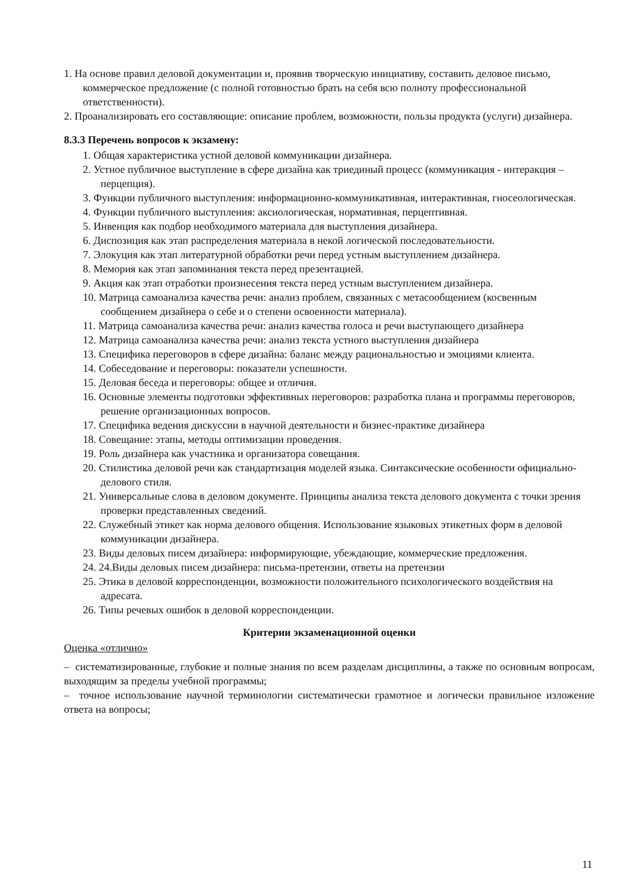1. На основе правил деловой документации и, проявив творческую инициативу, составить деловое письмо, коммерческое предложение (с полной готовностью брать на себя всю полноту профессиональной ответственности).
2. Проанализировать его составляющие: описание проблем, возможности, пользы продукта (услуги) дизайнера.
8.3.3 Перечень вопросов к экзамену:
1. Общая характеристика устной деловой коммуникации дизайнера.
2. Устное публичное выступление в сфере дизайна как триединый процесс (коммуникация - интеракция – перцепция).
3. Функции публичного выступления: информационно-коммуникативная, интерактивная, гносеологическая.
4. Функции публичного выступления: аксиологическая, нормативная, перцептивная.
5. Инвенция как подбор необходимого материала для выступления дизайнера.
6. Диспозиция как этап распределения материала в некой логической последовательности.
7. Элокуция как этап литературной обработки речи перед устным выступлением дизайнера.
8. Мемория как этап запоминания текста перед презентацией.
9. Акция как этап отработки произнесения текста перед устным выступлением дизайнера.
10. Матрица самоанализа качества речи: анализ проблем, связанных с метасообщением (косвенным сообщением дизайнера о себе и о степени освоенности материала).
11. Матрица самоанализа качества речи: анализ качества голоса и речи выступающего дизайнера
12. Матрица самоанализа качества речи: анализ текста устного выступления дизайнера
13. Специфика переговоров в сфере дизайна: баланс между рациональностью и эмоциями клиента.
14. Собеседование и переговоры: показатели успешности.
15. Деловая беседа и переговоры: общее и отличия.
16. Основные элементы подготовки эффективных переговоров: разработка плана и программы переговоров, решение организационных вопросов.
17. Специфика ведения дискуссии в научной деятельности и бизнес-практике дизайнера
18. Совещание: этапы, методы оптимизации проведения.
19. Роль дизайнера как участника и организатора совещания.
20. Стилистика деловой речи как стандартизация моделей языка. Синтаксические особенности официально-делового стиля.
21. Универсальные слова в деловом документе. Принципы анализа текста делового документа с точки зрения проверки представленных сведений.
22. Служебный этикет как норма делового общения. Использование языковых этикетных форм в деловой коммуникации дизайнера.
23. Виды деловых писем дизайнера: информирующие, убеждающие, коммерческие предложения.
24. 24.Виды деловых писем дизайнера: письма-претензии, ответы на претензии
25. Этика в деловой корреспонденции, возможности положительного психологического воздействия на адресата.
26. Типы речевых ошибок в деловой корреспонденции.
Критерии экзаменационной оценки
Оценка «отлично»
– систематизированные, глубокие и полные знания по всем разделам дисциплины, а также по основным вопросам, выходящим за пределы учебной программы;
– точное использование научной терминологии систематически грамотное и логически правильное изложение ответа на вопросы;
11